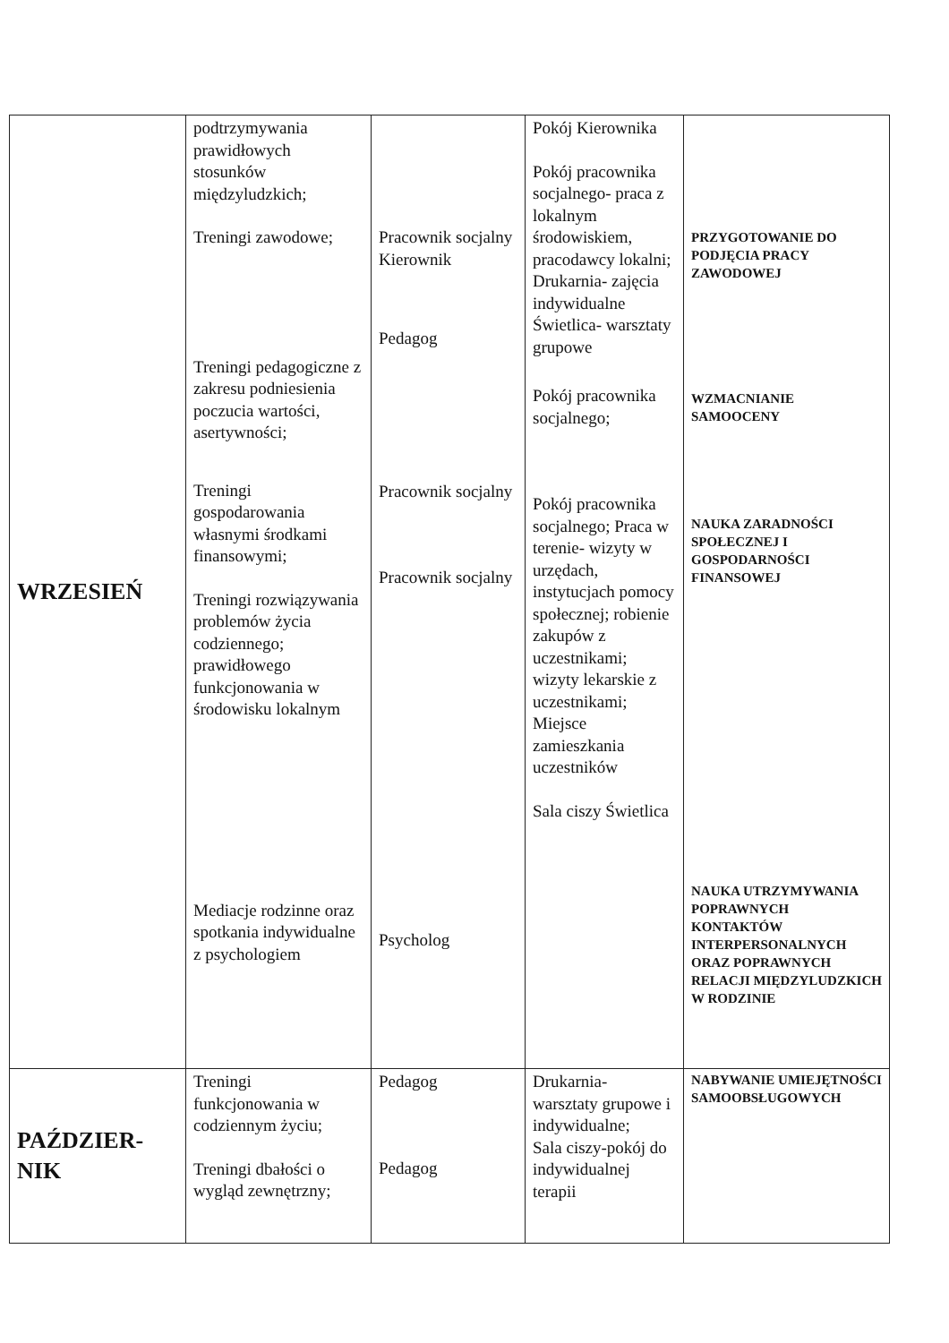| WRZESIEŃ | podtrzymywania prawidłowych stosunków międzyludzkich; Treningi zawodowe; Treningi pedagogiczne z zakresu podniesienia poczucia wartości, asertywności; Treningi gospodarowania własnymi środkami finansowymi; Treningi rozwiązywania problemów życia codziennego; prawidłowego funkcjonowania w środowisku lokalnym Mediacje rodzinne oraz spotkania indywidualne z psychologiem | Pracownik socjalny Kierownik Pedagog Pracownik socjalny Pracownik socjalny Psycholog | Pokój Kierownika Pokój pracownika socjalnego- praca z lokalnym środowiskiem, pracodawcy lokalni; Drukarnia- zajęcia indywidualne Świetlica- warsztaty grupowe Pokój pracownika socjalnego; Pokój pracownika socjalnego; Praca w terenie- wizyty w urzędach, instytucjach pomocy społecznej; robienie zakupów z uczestnikami; wizyty lekarskie z uczestnikami; Miejsce zamieszkania uczestników Sala ciszy Świetlica | PRZYGOTOWANIE DO PODJĘCIA PRACY ZAWODOWEJ WZMACNIANIE SAMOOCENY NAUKA ZARADNOŚCI SPOŁECZNEJ I GOSPODARNOŚCI FINANSOWEJ NAUKA UTRZYMYWANIA POPRAWNYCH KONTAKTÓW INTERPERSONALNYCH ORAZ POPRAWNYCH RELACJI MIĘDZYLUDZKICH W RODZINIE |
| PAŹDZIER- NIK | Treningi funkcjonowania w codziennym życiu; Treningi dbałości o wygląd zewnętrzny; | Pedagog Pedagog | Drukarnia- warsztaty grupowe i indywidualne; Sala ciszy-pokój do indywidualnej terapii | NABYWANIE UMIEJĘTNOŚCI SAMOOBSŁUGOWYCH |